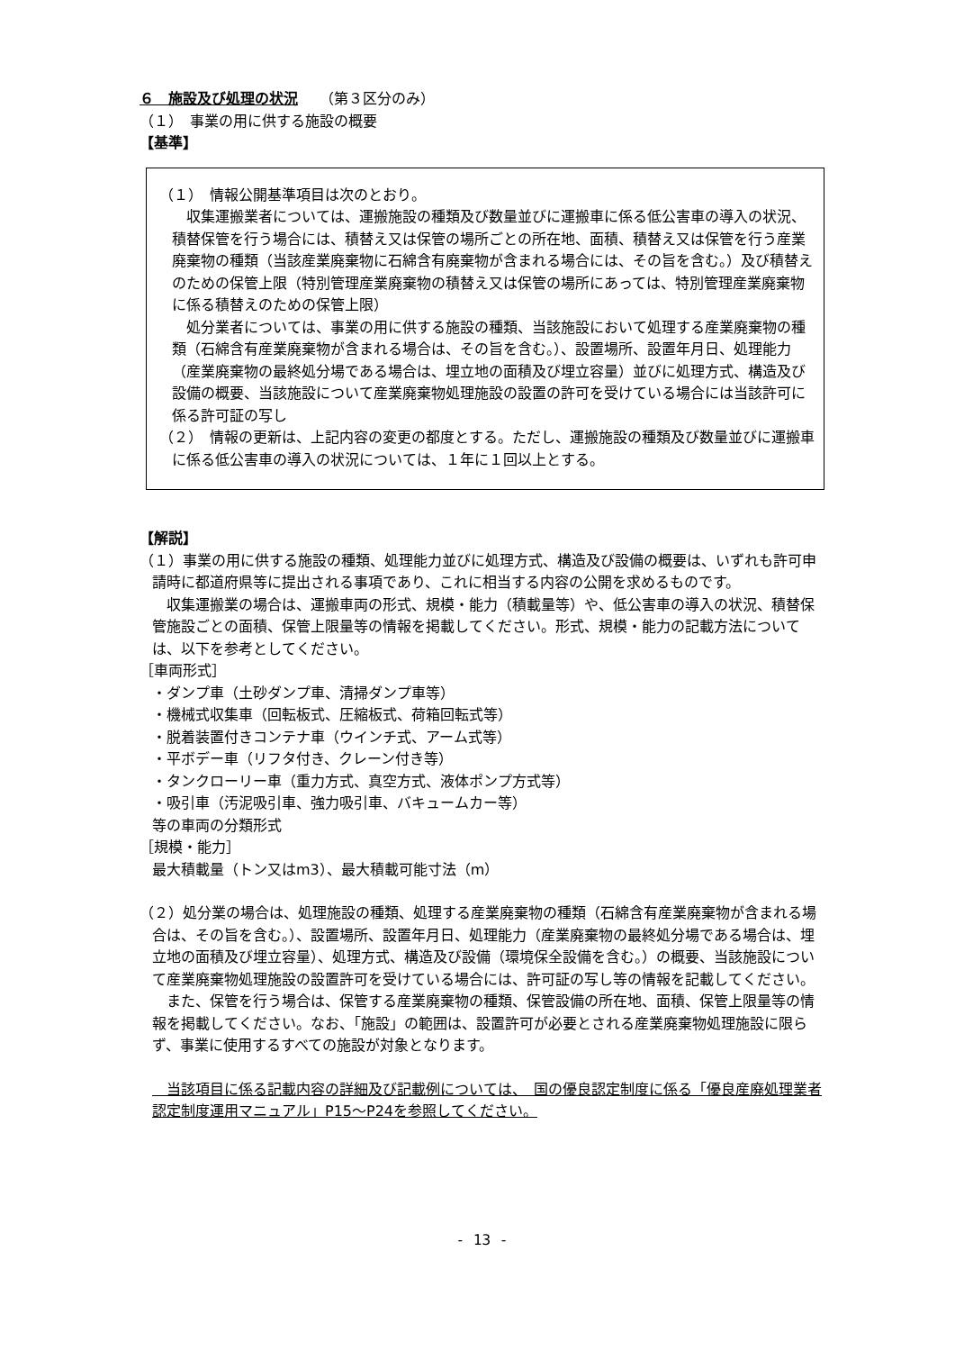６　施設及び処理の状況　　（第３区分のみ）
（１）　事業の用に供する施設の概要
【基準】
（１）　情報公開基準項目は次のとおり。
　収集運搬業者については、運搬施設の種類及び数量並びに運搬車に係る低公害車の導入の状況、積替保管を行う場合には、積替え又は保管の場所ごとの所在地、面積、積替え又は保管を行う産業廃棄物の種類（当該産業廃棄物に石綿含有廃棄物が含まれる場合には、その旨を含む。）及び積替えのための保管上限（特別管理産業廃棄物の積替え又は保管の場所にあっては、特別管理産業廃棄物に係る積替えのための保管上限）
　処分業者については、事業の用に供する施設の種類、当該施設において処理する産業廃棄物の種類（石綿含有産業廃棄物が含まれる場合は、その旨を含む。）、設置場所、設置年月日、処理能力（産業廃棄物の最終処分場である場合は、埋立地の面積及び埋立容量）並びに処理方式、構造及び設備の概要、当該施設について産業廃棄物処理施設の設置の許可を受けている場合には当該許可に係る許可証の写し
（２）　情報の更新は、上記内容の変更の都度とする。ただし、運搬施設の種類及び数量並びに運搬車に係る低公害車の導入の状況については、１年に１回以上とする。
【解説】
（１）事業の用に供する施設の種類、処理能力並びに処理方式、構造及び設備の概要は、いずれも許可申請時に都道府県等に提出される事項であり、これに相当する内容の公開を求めるものです。
　収集運搬業の場合は、運搬車両の形式、規模・能力（積載量等）や、低公害車の導入の状況、積替保管施設ごとの面積、保管上限量等の情報を掲載してください。形式、規模・能力の記載方法については、以下を参考としてください。
［車両形式］
・ダンプ車（土砂ダンプ車、清掃ダンプ車等）
・機械式収集車（回転板式、圧縮板式、荷箱回転式等）
・脱着装置付きコンテナ車（ウインチ式、アーム式等）
・平ボデー車（リフタ付き、クレーン付き等）
・タンクローリー車（重力方式、真空方式、液体ポンプ方式等）
・吸引車（汚泥吸引車、強力吸引車、バキュームカー等）
等の車両の分類形式
［規模・能力］
最大積載量（トン又はm3）、最大積載可能寸法（m）
（２）処分業の場合は、処理施設の種類、処理する産業廃棄物の種類（石綿含有産業廃棄物が含まれる場合は、その旨を含む。）、設置場所、設置年月日、処理能力（産業廃棄物の最終処分場である場合は、埋立地の面積及び埋立容量）、処理方式、構造及び設備（環境保全設備を含む。）の概要、当該施設について産業廃棄物処理施設の設置許可を受けている場合には、許可証の写し等の情報を記載してください。
　また、保管を行う場合は、保管する産業廃棄物の種類、保管設備の所在地、面積、保管上限量等の情報を掲載してください。なお、「施設」の範囲は、設置許可が必要とされる産業廃棄物処理施設に限らず、事業に使用するすべての施設が対象となります。
　当該項目に係る記載内容の詳細及び記載例については、　国の優良認定制度に係る「優良産廃処理業者認定制度運用マニュアル」P15～P24を参照してください。
- 13 -